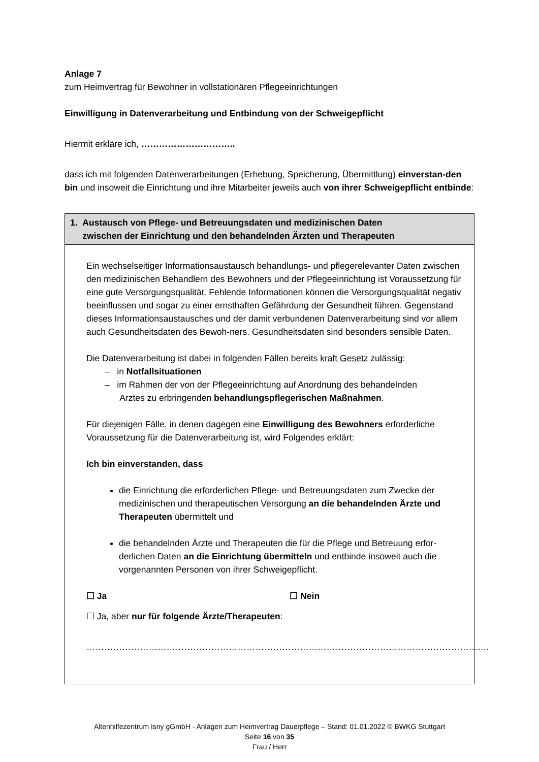Anlage 7
zum Heimvertrag für Bewohner in vollstationären Pflegeeinrichtungen
Einwilligung in Datenverarbeitung und Entbindung von der Schweigepflicht
Hiermit erkläre ich, …………………………..
dass ich mit folgenden Datenverarbeitungen (Erhebung, Speicherung, Übermittlung) einverstan-den bin und insoweit die Einrichtung und ihre Mitarbeiter jeweils auch von ihrer Schweigepflicht entbinde:
1. Austausch von Pflege- und Betreuungsdaten und medizinischen Daten
zwischen der Einrichtung und den behandelnden Ärzten und Therapeuten
Ein wechselseitiger Informationsaustausch behandlungs- und pflegerelevanter Daten zwischen den medizinischen Behandlern des Bewohners und der Pflegeeinrichtung ist Voraussetzung für eine gute Versorgungsqualität. Fehlende Informationen können die Versorgungsqualität negativ beeinflussen und sogar zu einer ernsthaften Gefährdung der Gesundheit führen. Gegenstand dieses Informationsaustausches und der damit verbundenen Datenverarbeitung sind vor allem auch Gesundheitsdaten des Bewoh-ners. Gesundheitsdaten sind besonders sensible Daten.
Die Datenverarbeitung ist dabei in folgenden Fällen bereits kraft Gesetz zulässig:
– in Notfallsituationen
– im Rahmen der von der Pflegeeinrichtung auf Anordnung des behandelnden
Arztes zu erbringenden behandlungspflegerischen Maßnahmen.
Für diejenigen Fälle, in denen dagegen eine Einwilligung des Bewohners erforderliche Voraussetzung für die Datenverarbeitung ist, wird Folgendes erklärt:
Ich bin einverstanden, dass
die Einrichtung die erforderlichen Pflege- und Betreuungsdaten zum Zwecke der medizinischen und therapeutischen Versorgung an die behandelnden Ärzte und Therapeuten übermittelt und
die behandelnden Ärzte und Therapeuten die für die Pflege und Betreuung erfor-derlichen Daten an die Einrichtung übermitteln und entbinde insoweit auch die vorgenannten Personen von ihrer Schweigepflicht.
☐ Ja ☐ Nein
☐ Ja, aber nur für folgende Ärzte/Therapeuten:
……………………………………………………………………………………………………………………….
Altenhilfezentrum Isny gGmbH - Anlagen zum Heimvertrag Dauerpflege – Stand: 01.01.2022 © BWKG Stuttgart
Seite 16 von 35
Frau / Herr